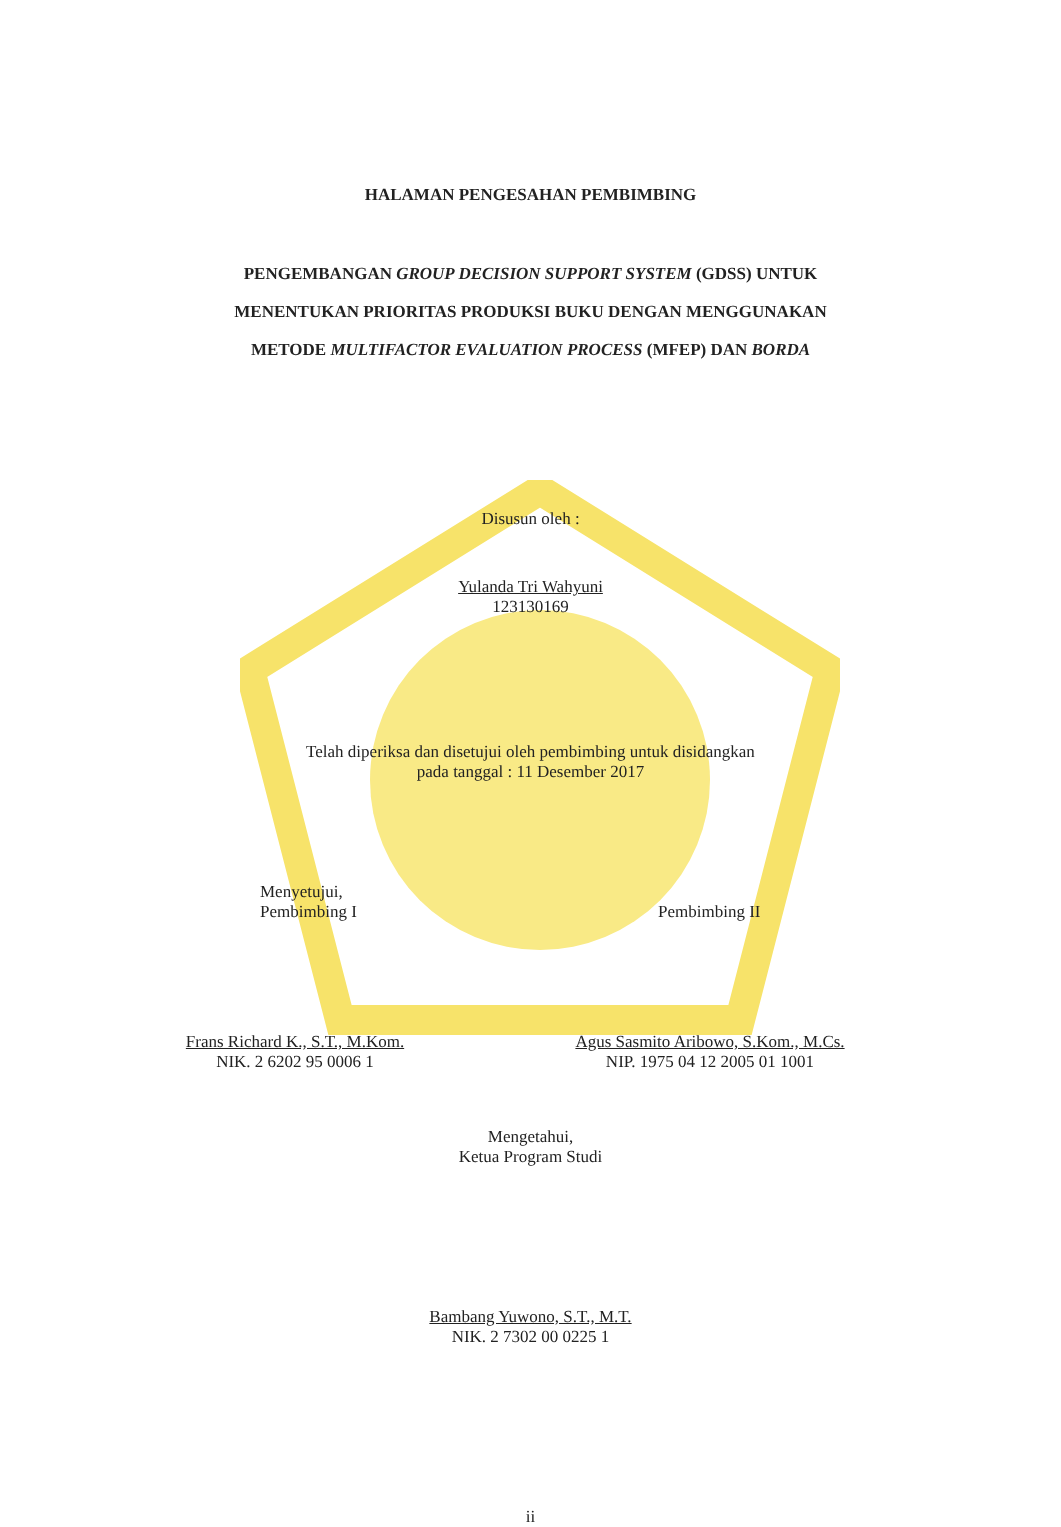HALAMAN PENGESAHAN PEMBIMBING
PENGEMBANGAN GROUP DECISION SUPPORT SYSTEM (GDSS) UNTUK
MENENTUKAN PRIORITAS PRODUKSI BUKU DENGAN MENGGUNAKAN
METODE MULTIFACTOR EVALUATION PROCESS (MFEP) DAN BORDA
Disusun oleh :
Yulanda Tri Wahyuni
123130169
Telah diperiksa dan disetujui oleh pembimbing untuk disidangkan
pada tanggal : 11 Desember 2017
Menyetujui,
Pembimbing I
Pembimbing II
Frans Richard K., S.T., M.Kom.
NIK. 2 6202 95 0006 1
Agus Sasmito Aribowo, S.Kom., M.Cs.
NIP. 1975 04 12 2005 01 1001
Mengetahui,
Ketua Program Studi
Bambang Yuwono, S.T., M.T.
NIK. 2 7302 00 0225 1
ii